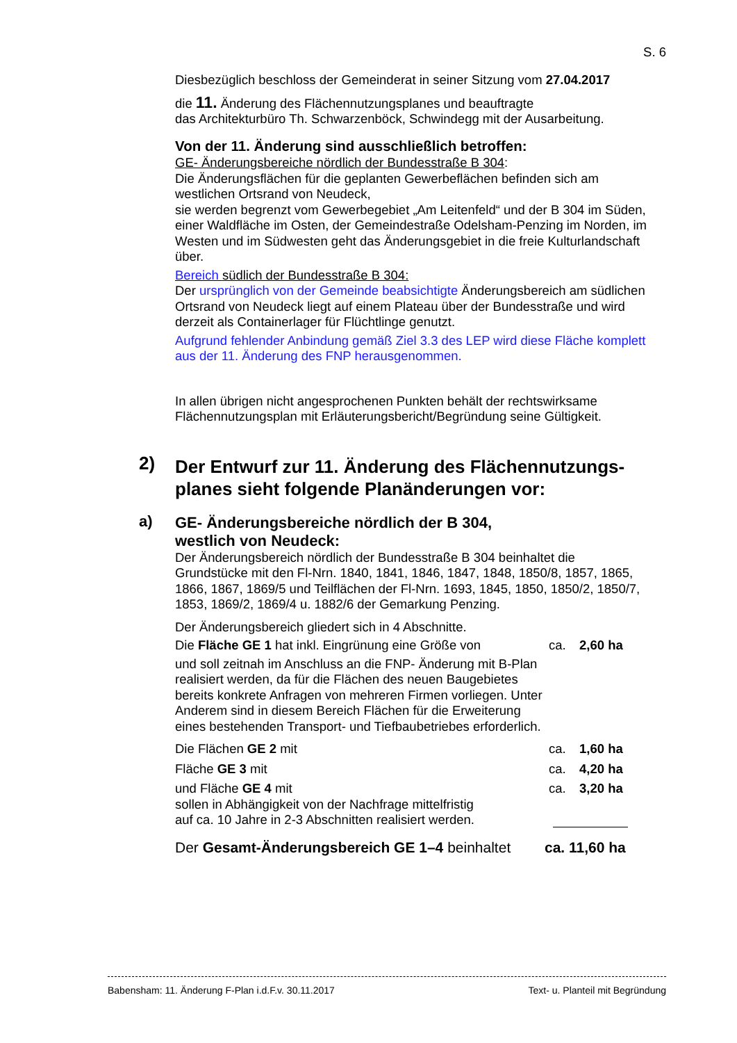S. 6
Diesbezüglich beschloss der Gemeinderat in seiner Sitzung vom 27.04.2017
die 11. Änderung des Flächennutzungsplanes und beauftragte
das Architekturbüro Th. Schwarzenböck, Schwindegg mit der Ausarbeitung.
Von der 11. Änderung sind ausschließlich betroffen:
GE- Änderungsbereiche nördlich der Bundesstraße B 304:
Die Änderungsflächen für die geplanten Gewerbeflächen befinden sich am westlichen Ortsrand von Neudeck,
sie werden begrenzt vom Gewerbegebiet „Am Leitenfeld“ und der B 304 im Süden, einer Waldfläche im Osten, der Gemeindestraße Odelsham-Penzing im Norden, im Westen und im Südwesten geht das Änderungsgebiet in die freie Kulturlandschaft über.
Bereich südlich der Bundesstraße B 304:
Der ursprünglich von der Gemeinde beabsichtigte Änderungsbereich am südlichen Ortsrand von Neudeck liegt auf einem Plateau über der Bundesstraße und wird derzeit als Containerlager für Flüchtlinge genutzt.
Aufgrund fehlender Anbindung gemäß Ziel 3.3 des LEP wird diese Fläche komplett aus der 11. Änderung des FNP herausgenommen.
In allen übrigen nicht angesprochenen Punkten behält der rechtswirksame Flächennutzungsplan mit Erläuterungsbericht/Begründung seine Gültigkeit.
2)
Der Entwurf zur 11. Änderung des Flächennutzungs-planes sieht folgende Planänderungen vor:
a)
GE- Änderungsbereiche nördlich der B 304,
westlich von Neudeck:
Der Änderungsbereich nördlich der Bundesstraße B 304 beinhaltet die Grundstücke mit den Fl-Nrn. 1840, 1841, 1846, 1847, 1848, 1850/8, 1857, 1865, 1866, 1867, 1869/5 und Teilflächen der Fl-Nrn. 1693, 1845, 1850, 1850/2, 1850/7, 1853, 1869/2, 1869/4 u. 1882/6 der Gemarkung Penzing.
Der Änderungsbereich gliedert sich in 4 Abschnitte.
Die Fläche GE 1 hat inkl. Eingrünung eine Größe von ca. 2,60 ha
und soll zeitnah im Anschluss an die FNP- Änderung mit B-Plan realisiert werden, da für die Flächen des neuen Baugebietes bereits konkrete Anfragen von mehreren Firmen vorliegen. Unter Anderem sind in diesem Bereich Flächen für die Erweiterung eines bestehenden Transport- und Tiefbaubetriebes erforderlich.
Die Flächen GE 2 mit ca. 1,60 ha
Fläche GE 3 mit ca. 4,20 ha
und Fläche GE 4 mit ca. 3,20 ha
sollen in Abhängigkeit von der Nachfrage mittelfristig
auf ca. 10 Jahre in 2-3 Abschnitten realisiert werden.
Der Gesamt-Änderungsbereich GE 1–4 beinhaltet ca. 11,60 ha
Babensham: 11. Änderung F-Plan i.d.F.v. 30.11.2017 Text- u. Planteil mit Begründung